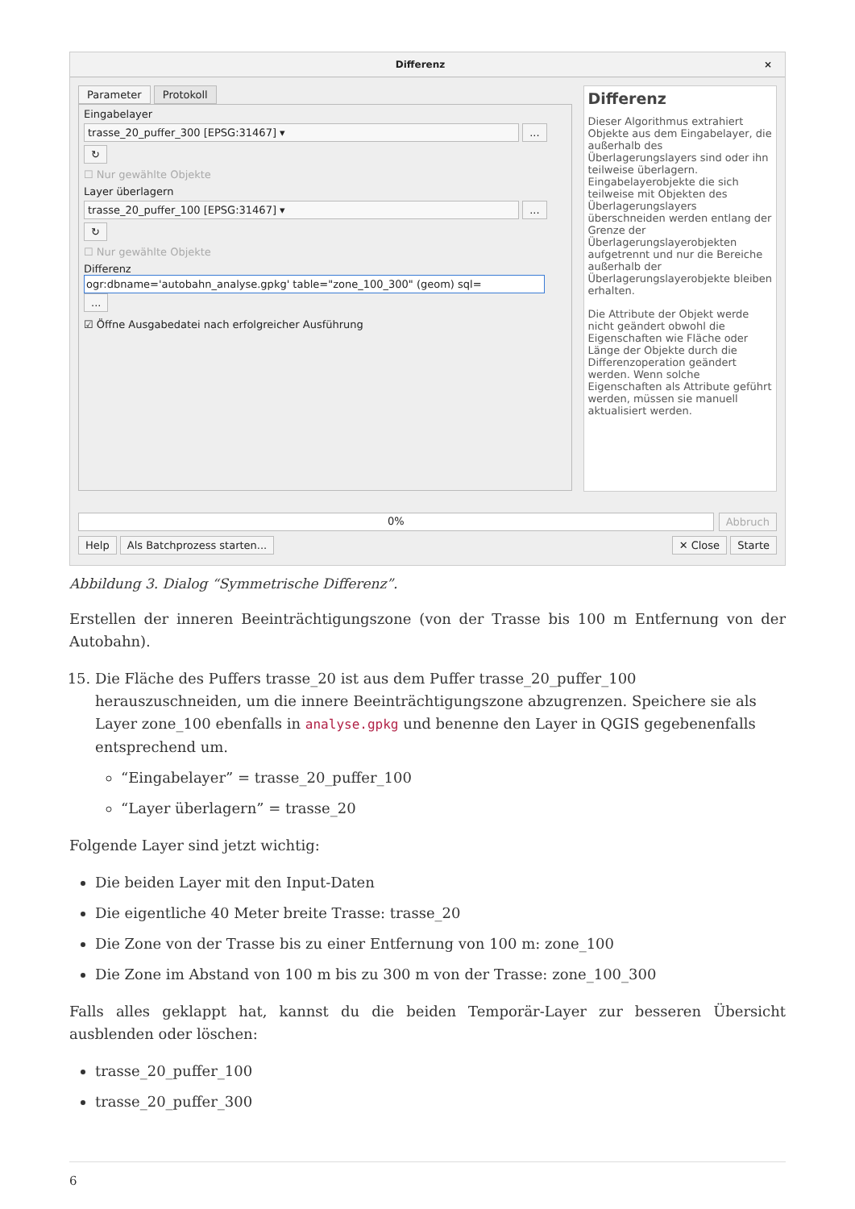Differenz ×
Parameter Protokoll
Eingabelayer
trasse_20_puffer_300 [EPSG:31467] ▾ ... ↻
☐ Nur gewählte Objekte
Layer überlagern
trasse_20_puffer_100 [EPSG:31467] ▾ ... ↻
☐ Nur gewählte Objekte
Differenz
ogr:dbname='autobahn_analyse.gpkg' table="zone_100_300" (geom) sql= ...
☑ Öffne Ausgabedatei nach erfolgreicher Ausführung
Differenz
Dieser Algorithmus extrahiert Objekte aus dem Eingabelayer, die außerhalb des Überlagerungslayers sind oder ihn teilweise überlagern. Eingabelayerobjekte die sich teilweise mit Objekten des Überlagerungslayers überschneiden werden entlang der Grenze der Überlagerungslayerobjekten aufgetrennt und nur die Bereiche außerhalb der Überlagerungslayerobjekte bleiben erhalten.
Die Attribute der Objekt werde nicht geändert obwohl die Eigenschaften wie Fläche oder Länge der Objekte durch die Differenzoperation geändert werden. Wenn solche Eigenschaften als Attribute geführt werden, müssen sie manuell aktualisiert werden.
0% Abbruch
Help Als Batchprozess starten...
✕ Close Starte
Abbildung 3. Dialog “Symmetrische Differenz”.
Erstellen der inneren Beeinträchtigungszone (von der Trasse bis 100 m Entfernung von der Autobahn).
15. Die Fläche des Puffers trasse_20 ist aus dem Puffer trasse_20_puffer_100 herauszuschneiden, um die innere Beeinträchtigungszone abzugrenzen. Speichere sie als Layer zone_100 ebenfalls in analyse.gpkg und benenne den Layer in QGIS gegebenenfalls entsprechend um.
“Eingabelayer” = trasse_20_puffer_100
“Layer überlagern” = trasse_20
Folgende Layer sind jetzt wichtig:
Die beiden Layer mit den Input-Daten
Die eigentliche 40 Meter breite Trasse: trasse_20
Die Zone von der Trasse bis zu einer Entfernung von 100 m: zone_100
Die Zone im Abstand von 100 m bis zu 300 m von der Trasse: zone_100_300
Falls alles geklappt hat, kannst du die beiden Temporär-Layer zur besseren Übersicht ausblenden oder löschen:
trasse_20_puffer_100
trasse_20_puffer_300
6